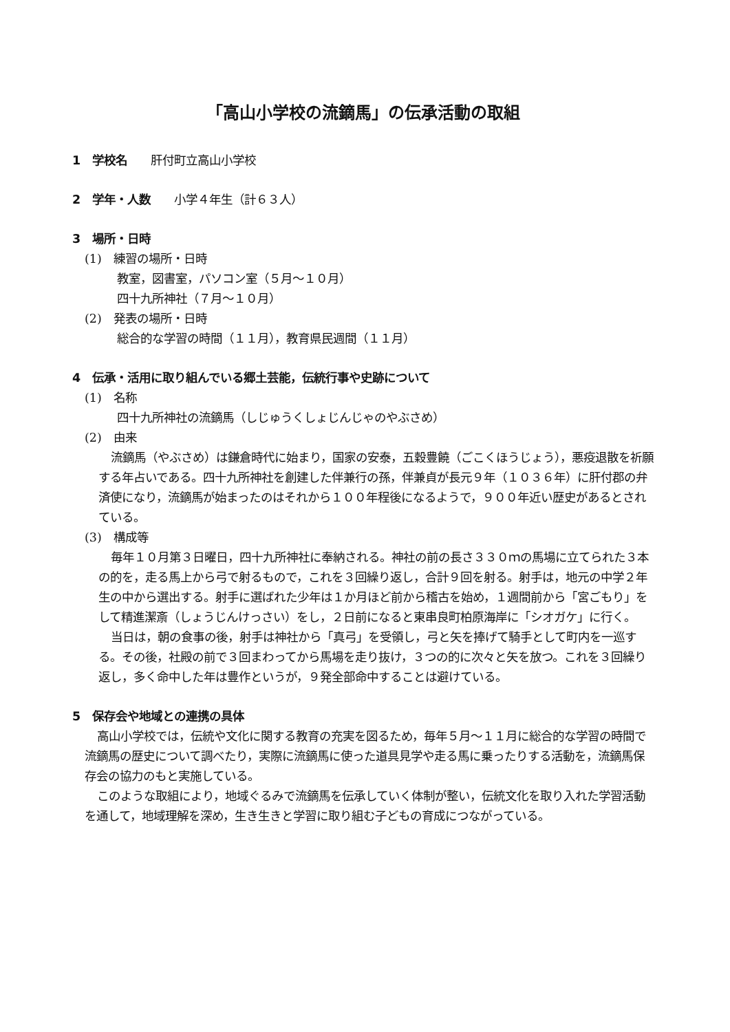「高山小学校の流鏑馬」の伝承活動の取組
1　学校名　　肝付町立高山小学校
2　学年・人数　　小学４年生（計６３人）
3　場所・日時
(1)　練習の場所・日時
教室，図書室，パソコン室（５月～１０月）
四十九所神社（７月～１０月）
(2)　発表の場所・日時
総合的な学習の時間（１１月），教育県民週間（１１月）
4　伝承・活用に取り組んでいる郷土芸能，伝統行事や史跡について
(1)　名称
四十九所神社の流鏑馬（しじゅうくしょじんじゃのやぶさめ）
(2)　由来
流鏑馬（やぶさめ）は鎌倉時代に始まり，国家の安泰，五穀豊饒（ごこくほうじょう），悪疫退散を祈願する年占いである。四十九所神社を創建した伴兼行の孫，伴兼貞が長元９年（１０３６年）に肝付郡の弁済使になり，流鏑馬が始まったのはそれから１００年程後になるようで，９００年近い歴史があるとされている。
(3)　構成等
毎年１０月第３日曜日，四十九所神社に奉納される。神社の前の長さ３３０ｍの馬場に立てられた３本の的を，走る馬上から弓で射るもので，これを３回繰り返し，合計９回を射る。射手は，地元の中学２年生の中から選出する。射手に選ばれた少年は１か月ほど前から稽古を始め，１週間前から「宮ごもり」をして精進潔斎（しょうじんけっさい）をし，２日前になると東串良町柏原海岸に「シオガケ」に行く。
当日は，朝の食事の後，射手は神社から「真弓」を受領し，弓と矢を捧げて騎手として町内を一巡する。その後，社殿の前で３回まわってから馬場を走り抜け，３つの的に次々と矢を放つ。これを３回繰り返し，多く命中した年は豊作というが，９発全部命中することは避けている。
5　保存会や地域との連携の具体
高山小学校では，伝統や文化に関する教育の充実を図るため，毎年５月～１１月に総合的な学習の時間で流鏑馬の歴史について調べたり，実際に流鏑馬に使った道具見学や走る馬に乗ったりする活動を，流鏑馬保存会の協力のもと実施している。
このような取組により，地域ぐるみで流鏑馬を伝承していく体制が整い，伝統文化を取り入れた学習活動を通して，地域理解を深め，生き生きと学習に取り組む子どもの育成につながっている。